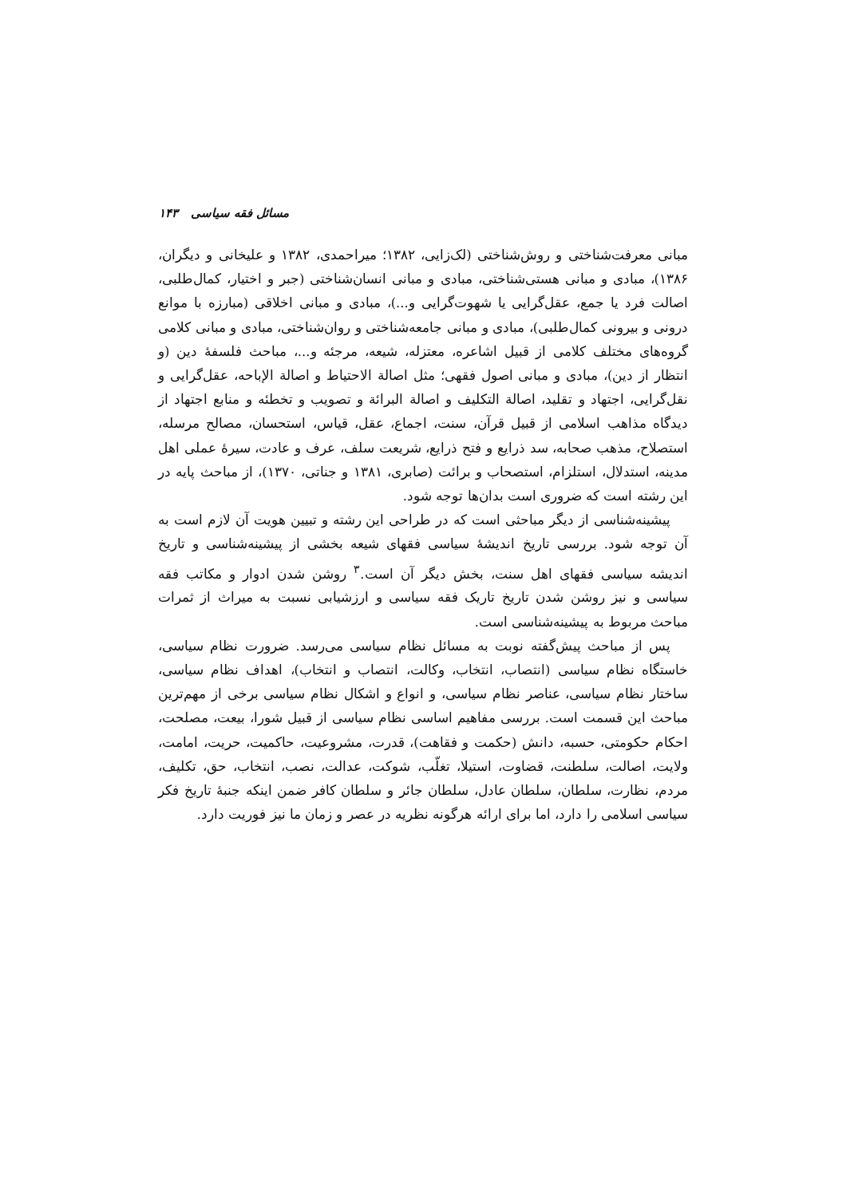مسائل فقه سیاسی ۱۴۳
مبانی معرفت‌شناختی و روش‌شناختی (لک‌زایی، ۱۳۸۲؛ میراحمدی، ۱۳۸۲ و علیخانی و دیگران، ۱۳۸۶)، مبادی و مبانی هستی‌شناختی، مبادی و مبانی انسان‌شناختی (جبر و اختیار، کمال‌طلبی، اصالت فرد یا جمع، عقل‌گرایی یا شهوت‌گرایی و...)، مبادی و مبانی اخلاقی (مبارزه با موانع درونی و بیرونی کمال‌طلبی)، مبادی و مبانی جامعه‌شناختی و روان‌شناختی، مبادی و مبانی کلامی گروه‌های مختلف کلامی از قبیل اشاعره، معتزله، شیعه، مرجئه و...، مباحث فلسفهٔ دین (و انتظار از دین)، مبادی و مبانی اصول فقهی؛ مثل اصالة الاحتیاط و اصالة الإباحه، عقل‌گرایی و نقل‌گرایی، اجتهاد و تقلید، اصالة التکلیف و اصالة البرائة و تصویب و تخطئه و منابع اجتهاد از دیدگاه مذاهب اسلامی از قبیل قرآن، سنت، اجماع، عقل، قیاس، استحسان، مصالح مرسله، استصلاح، مذهب صحابه، سد ذرایع و فتح ذرایع، شریعت سلف، عرف و عادت، سیرهٔ عملی اهل مدینه، استدلال، استلزام، استصحاب و برائت (صابری، ۱۳۸۱ و جناتی، ۱۳۷۰)، از مباحث پایه در این رشته است که ضروری است بدان‌ها توجه شود.
پیشینه‌شناسی از دیگر مباحثی است که در طراحی این رشته و تبیین هویت آن لازم است به آن توجه شود. بررسی تاریخ اندیشهٔ سیاسی فقهای شیعه بخشی از پیشینه‌شناسی و تاریخ اندیشه سیاسی فقهای اهل سنت، بخش دیگر آن است.<sup>۳</sup> روشن شدن ادوار و مکاتب فقه سیاسی و نیز روشن شدن تاریخ تاریک فقه سیاسی و ارزشیابی نسبت به میراث از ثمرات مباحث مربوط به پیشینه‌شناسی است.
پس از مباحث پیش‌گفته نوبت به مسائل نظام سیاسی می‌رسد. ضرورت نظام سیاسی، خاستگاه نظام سیاسی (انتصاب، انتخاب، وکالت، انتصاب و انتخاب)، اهداف نظام سیاسی، ساختار نظام سیاسی، عناصر نظام سیاسی، و انواع و اشکال نظام سیاسی برخی از مهم‌ترین مباحث این قسمت است. بررسی مفاهیم اساسی نظام سیاسی از قبیل شورا، بیعت، مصلحت، احکام حکومتی، حسبه، دانش (حکمت و فقاهت)، قدرت، مشروعیت، حاکمیت، حریت، امامت، ولایت، اصالت، سلطنت، قضاوت، استیلا، تغلّب، شوکت، عدالت، نصب، انتخاب، حق، تکلیف، مردم، نظارت، سلطان، سلطان عادل، سلطان جائر و سلطان کافر ضمن اینکه جنبهٔ تاریخ فکر سیاسی اسلامی را دارد، اما برای ارائه هرگونه نظریه در عصر و زمان ما نیز فوریت دارد.